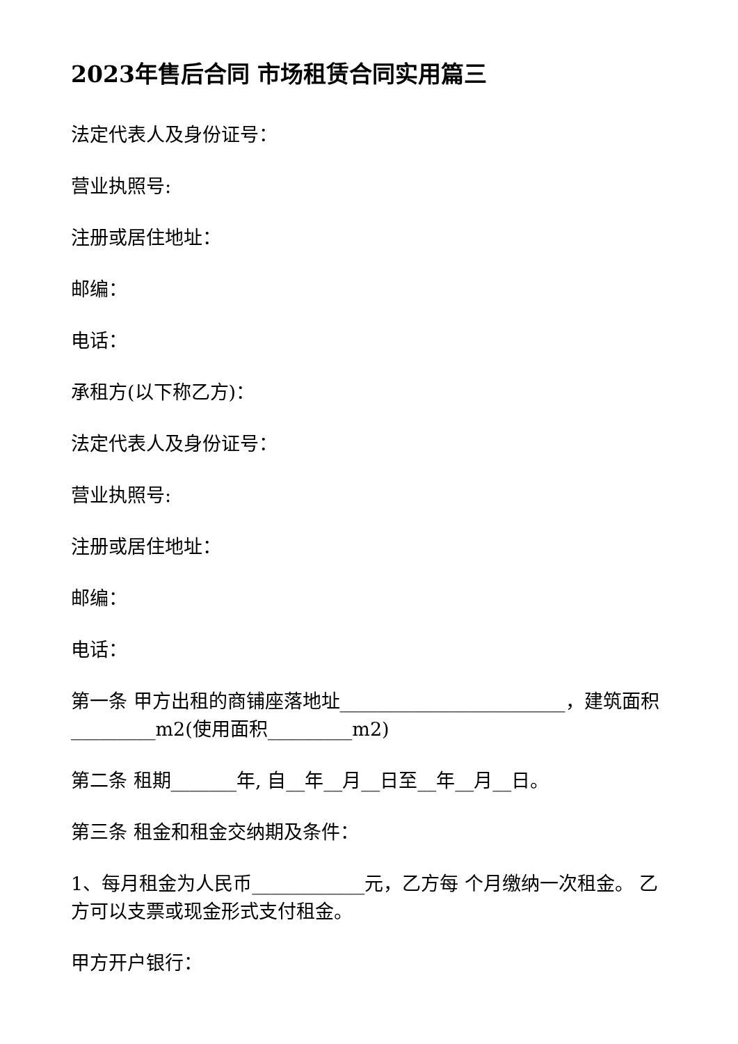2023年售后合同 市场租赁合同实用篇三
法定代表人及身份证号：
营业执照号:
注册或居住地址：
邮编：
电话：
承租方(以下称乙方)：
法定代表人及身份证号：
营业执照号:
注册或居住地址：
邮编：
电话：
第一条 甲方出租的商铺座落地址________________________，建筑面积_________m2(使用面积_________m2)
第二条 租期_______年, 自__年__月__日至__年__月__日。
第三条 租金和租金交纳期及条件：
1、每月租金为人民币____________元，乙方每 个月缴纳一次租金。 乙方可以支票或现金形式支付租金。
甲方开户银行：